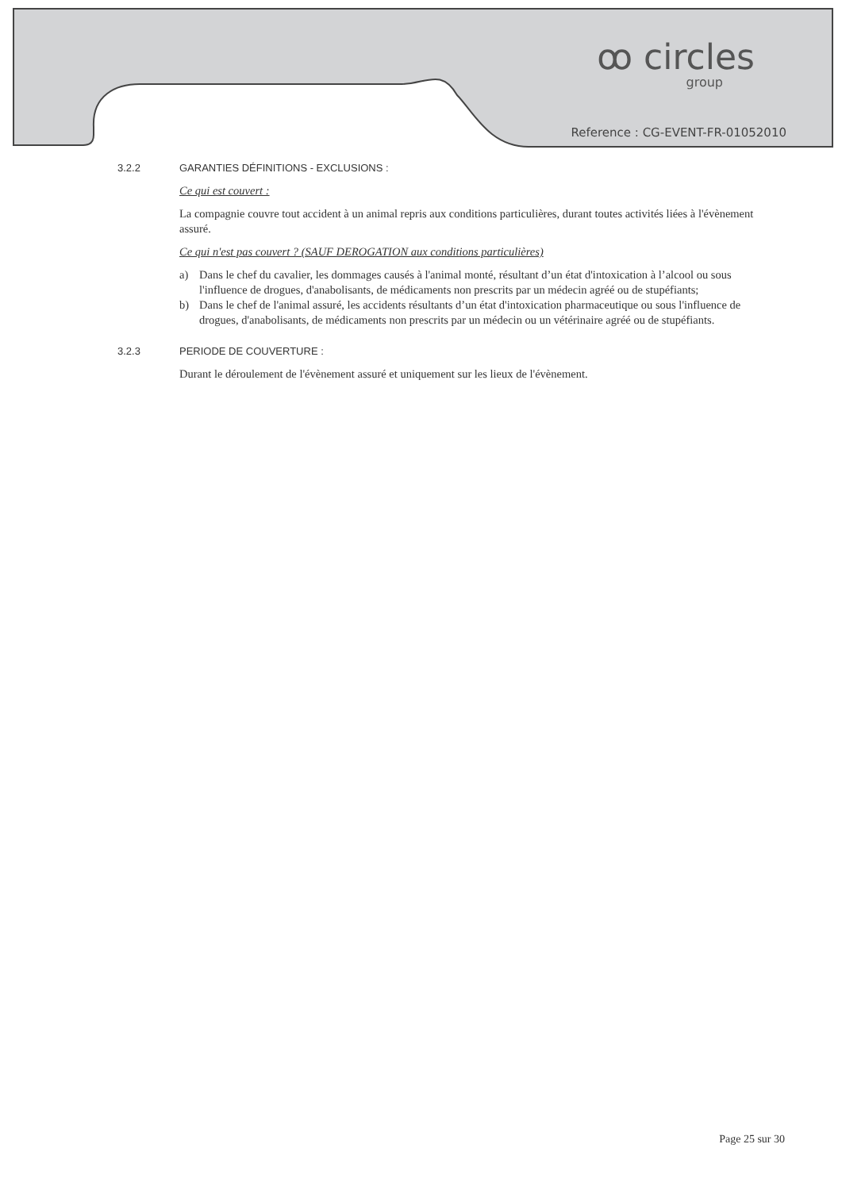ꝏ circles
group
Reference : CG-EVENT-FR-01052010
3.2.2 GARANTIES DÉFINITIONS - EXCLUSIONS :
Ce qui est couvert :
La compagnie couvre tout accident à un animal repris aux conditions particulières, durant toutes activités liées à l'évènement assuré.
Ce qui n'est pas couvert ? (SAUF DEROGATION aux conditions particulières)
a) Dans le chef du cavalier, les dommages causés à l'animal monté, résultant d’un état d'intoxication à l’alcool ou sous l'influence de drogues, d'anabolisants, de médicaments non prescrits par un médecin agréé ou de stupéfiants;
b) Dans le chef de l'animal assuré, les accidents résultants d’un état d'intoxication pharmaceutique ou sous l'influence de drogues, d'anabolisants, de médicaments non prescrits par un médecin ou un vétérinaire agréé ou de stupéfiants.
3.2.3 PERIODE DE COUVERTURE :
Durant le déroulement de l'évènement assuré et uniquement sur les lieux de l'évènement.
Page 25 sur 30